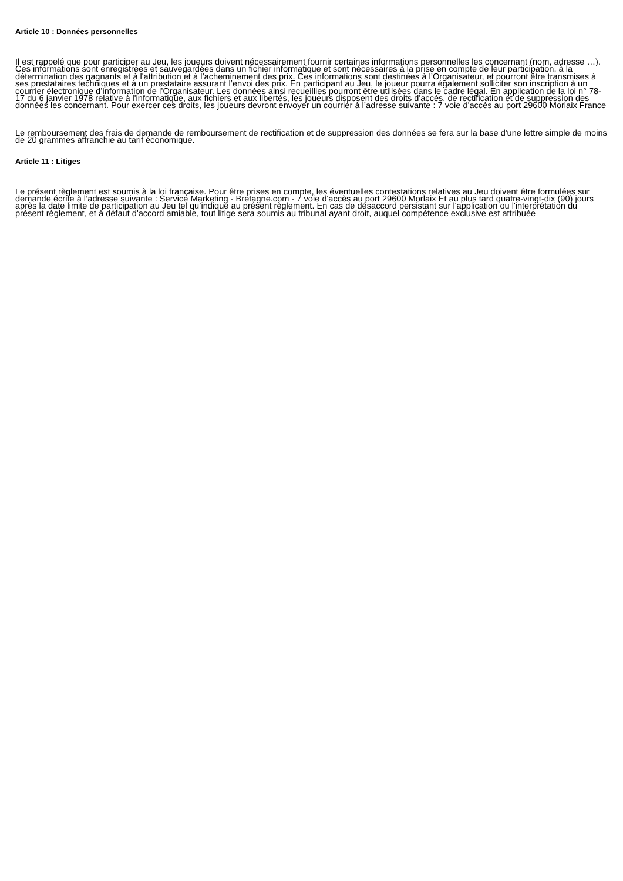Article 10 : Données personnelles
Il est rappelé que pour participer au Jeu, les joueurs doivent nécessairement fournir certaines informations personnelles les concernant (nom, adresse …). Ces informations sont enregistrées et sauvegardées dans un fichier informatique et sont nécessaires à la prise en compte de leur participation, à la détermination des gagnants et à l'attribution et à l’acheminement des prix. Ces informations sont destinées à l’Organisateur, et pourront être transmises à ses prestataires techniques et à un prestataire assurant l’envoi des prix. En participant au Jeu, le joueur pourra également solliciter son inscription à un courrier électronique d’information de l’Organisateur. Les données ainsi recueillies pourront être utilisées dans le cadre légal. En application de la loi n° 78-17 du 6 janvier 1978 relative à l'informatique, aux fichiers et aux libertés, les joueurs disposent des droits d'accès, de rectification et de suppression des données les concernant. Pour exercer ces droits, les joueurs devront envoyer un courrier à l’adresse suivante : 7 voie d'accès au port 29600 Morlaix France
Le remboursement des frais de demande de remboursement de rectification et de suppression des données se fera sur la base d'une lettre simple de moins de 20 grammes affranchie au tarif économique.
Article 11 : Litiges
Le présent règlement est soumis à la loi française. Pour être prises en compte, les éventuelles contestations relatives au Jeu doivent être formulées sur demande écrite à l’adresse suivante : Service Marketing - Bretagne.com - 7 voie d'accès au port 29600 Morlaix Et au plus tard quatre-vingt-dix (90) jours après la date limite de participation au Jeu tel qu’indiqué au présent règlement. En cas de désaccord persistant sur l'application ou l'interprétation du présent règlement, et à défaut d'accord amiable, tout litige sera soumis au tribunal ayant droit, auquel compétence exclusive est attribuée